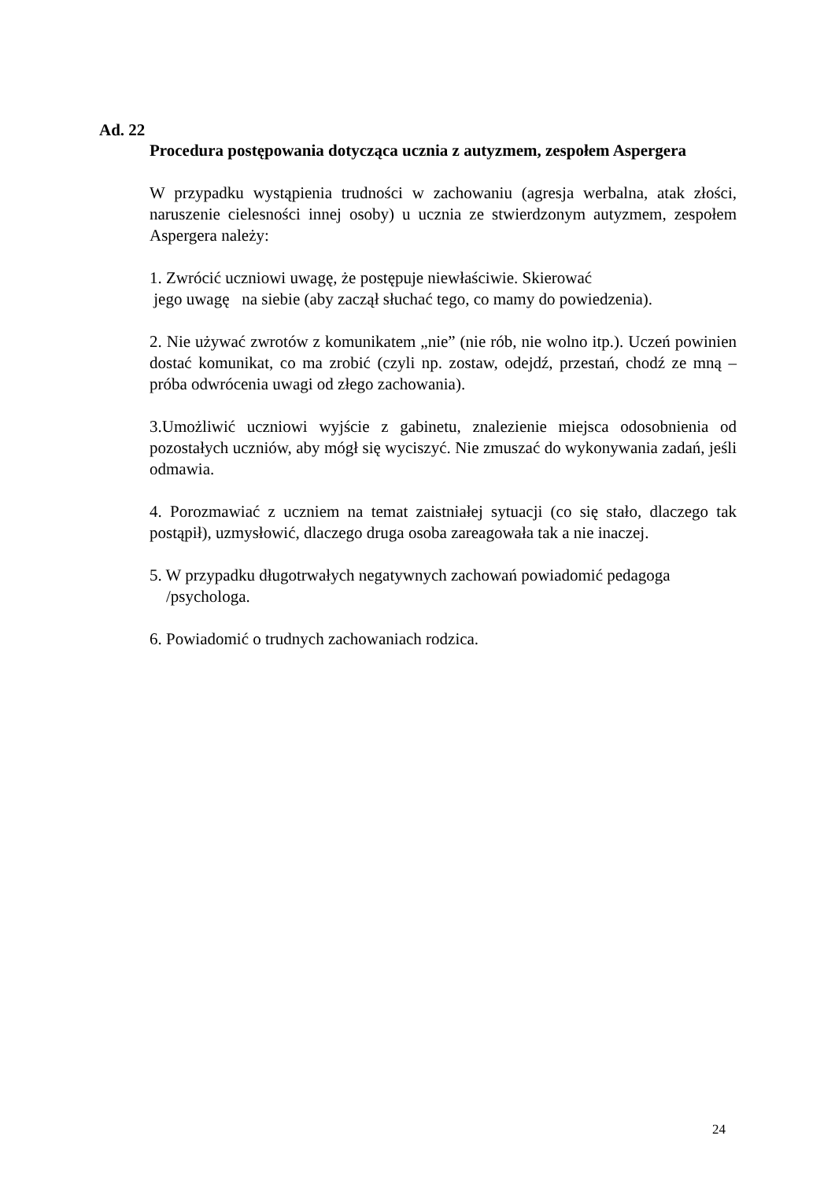Ad. 22
Procedura postępowania dotycząca ucznia z autyzmem, zespołem Aspergera
W przypadku wystąpienia trudności w zachowaniu (agresja werbalna, atak złości, naruszenie cielesności innej osoby) u ucznia ze stwierdzonym autyzmem, zespołem Aspergera należy:
1. Zwrócić uczniowi uwagę, że postępuje niewłaściwie. Skierować
jego uwagę na siebie (aby zaczął słuchać tego, co mamy do powiedzenia).
2. Nie używać zwrotów z komunikatem „nie” (nie rób, nie wolno itp.). Uczeń powinien dostać komunikat, co ma zrobić (czyli np. zostaw, odejdź, przestań, chodź ze mną – próba odwrócenia uwagi od złego zachowania).
3.Umożliwić uczniowi wyjście z gabinetu, znalezienie miejsca odosobnienia od pozostałych uczniów, aby mógł się wyciszyć. Nie zmuszać do wykonywania zadań, jeśli odmawia.
4. Porozmawiać z uczniem na temat zaistniałej sytuacji (co się stało, dlaczego tak postąpił), uzmysłowić, dlaczego druga osoba zareagowała tak a nie inaczej.
5. W przypadku długotrwałych negatywnych zachowań powiadomić pedagoga
/psychologa.
6. Powiadomić o trudnych zachowaniach rodzica.
24